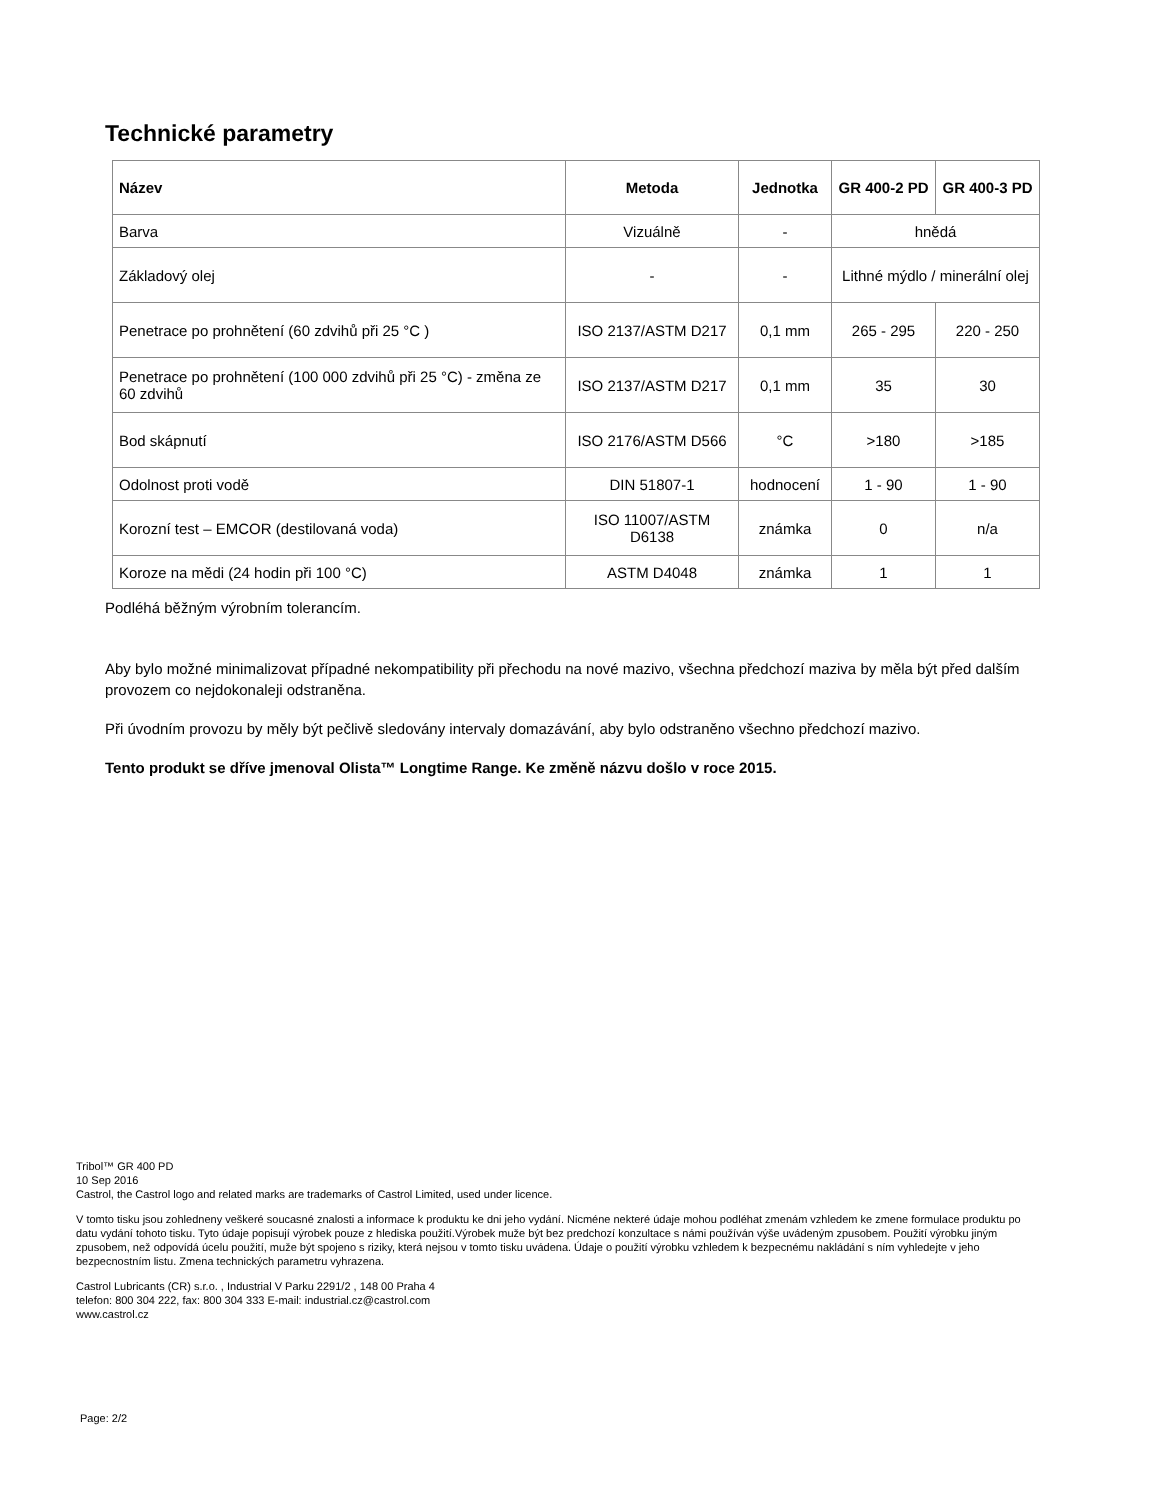Technické parametry
| Název | Metoda | Jednotka | GR 400-2 PD | GR 400-3 PD |
| --- | --- | --- | --- | --- |
| Barva | Vizuálně | - | hnědá | |
| Základový olej | - | - | Lithné mýdlo / minerální olej | |
| Penetrace po prohnětení (60 zdvihů při 25 °C ) | ISO 2137/ASTM D217 | 0,1 mm | 265 - 295 | 220 - 250 |
| Penetrace po prohnětení (100 000 zdvihů při 25 °C) - změna ze 60 zdvihů | ISO 2137/ASTM D217 | 0,1 mm | 35 | 30 |
| Bod skápnutí | ISO 2176/ASTM D566 | °C | >180 | >185 |
| Odolnost proti vodě | DIN 51807-1 | hodnocení | 1 - 90 | 1 - 90 |
| Korozní test – EMCOR (destilovaná voda) | ISO 11007/ASTM D6138 | známka | 0 | n/a |
| Koroze na mědi (24 hodin při 100 °C) | ASTM D4048 | známka | 1 | 1 |
Podléhá běžným výrobním tolerancím.
Aby bylo možné minimalizovat případné nekompatibility při přechodu na nové mazivo, všechna předchozí maziva by měla být před dalším provozem co nejdokonaleji odstraněna.
Při úvodním provozu by měly být pečlivě sledovány intervaly domazávání, aby bylo odstraněno všechno předchozí mazivo.
Tento produkt se dříve jmenoval Olista™ Longtime Range. Ke změně názvu došlo v roce 2015.
Tribol™ GR 400 PD
10 Sep 2016
Castrol, the Castrol logo and related marks are trademarks of Castrol Limited, used under licence.
V tomto tisku jsou zohledneny veškeré soucasné znalosti a informace k produktu ke dni jeho vydání. Nicméne nekteré údaje mohou podléhat zmenám vzhledem ke zmene formulace produktu po datu vydání tohoto tisku. Tyto údaje popisují výrobek pouze z hlediska použití.Výrobek muže být bez predchozí konzultace s námi používán výše uvádeným zpusobem. Použití výrobku jiným zpusobem, než odpovídá úcelu použití, muže být spojeno s riziky, která nejsou v tomto tisku uvádena. Údaje o použití výrobku vzhledem k bezpecnému nakládání s ním vyhledejte v jeho bezpecnostním listu. Zmena technických parametru vyhrazena.
Castrol Lubricants (CR) s.r.o. , Industrial V Parku 2291/2 , 148 00 Praha 4
telefon: 800 304 222, fax: 800 304 333 E-mail: industrial.cz@castrol.com
www.castrol.cz
Page: 2/2